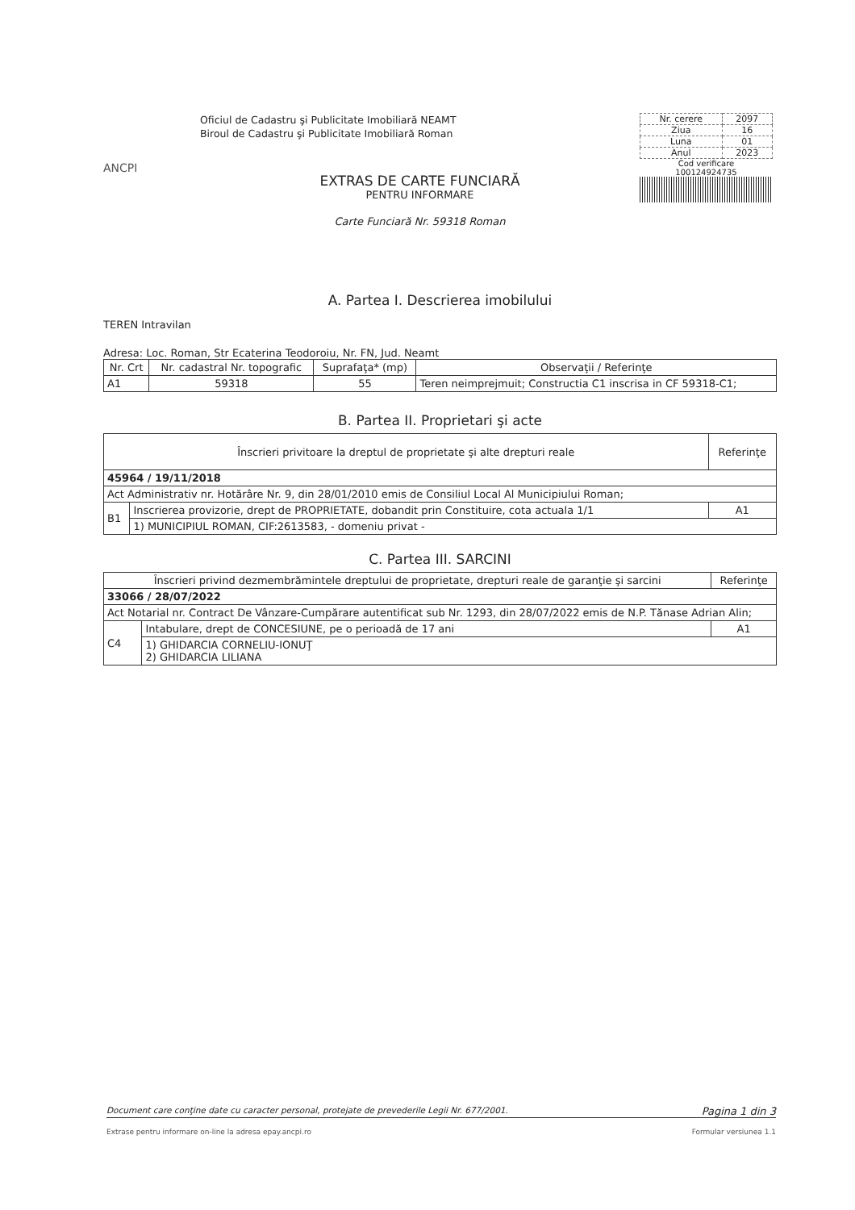ANCPI
Oficiul de Cadastru şi Publicitate Imobiliară NEAMT
Biroul de Cadastru şi Publicitate Imobiliară Roman
EXTRAS DE CARTE FUNCIARĂ
PENTRU INFORMARE
Carte Funciară Nr. 59318 Roman
| Nr. cerere | 2097 |
| Ziua | 16 |
| Luna | 01 |
| Anul | 2023 |
Cod verificare
100124924735
A. Partea I. Descrierea imobilului
TEREN Intravilan
Adresa: Loc. Roman, Str Ecaterina Teodoroiu, Nr. FN, Jud. Neamt
| Nr. Crt | Nr. cadastral Nr. topografic | Suprafaţa* (mp) | Observaţii / Referinţe |
| --- | --- | --- | --- |
| A1 | 59318 | 55 | Teren neimprejmuit; Constructia C1 inscrisa in CF 59318-C1; |
B. Partea II. Proprietari şi acte
| Înscrieri privitoare la dreptul de proprietate şi alte drepturi reale | | Referinţe |
| --- | --- | --- |
| 45964 / 19/11/2018 | | |
| Act Administrativ nr. Hotărâre Nr. 9, din 28/01/2010 emis de Consiliul Local Al Municipiului Roman; | | |
| B1 | Inscrierea provizorie, drept de PROPRIETATE, dobandit prin Constituire, cota actuala 1/1 | A1 |
| | 1) MUNICIPIUL ROMAN, CIF:2613583, - domeniu privat - | |
C. Partea III. SARCINI
| Înscrieri privind dezmembrămintele dreptului de proprietate, drepturi reale de garanţie şi sarcini | | Referinţe |
| --- | --- | --- |
| 33066 / 28/07/2022 | | |
| Act Notarial nr. Contract De Vânzare-Cumpărare autentificat sub Nr. 1293, din 28/07/2022 emis de N.P. Tănase Adrian Alin; | | |
| C4 | Intabulare, drept de CONCESIUNE, pe o perioadă de 17 ani | A1 |
| | 1) GHIDARCIA CORNELIU-IONUŢ 2) GHIDARCIA LILIANA | |
Document care conţine date cu caracter personal, protejate de prevederile Legii Nr. 677/2001. Pagina 1 din 3
Extrase pentru informare on-line la adresa epay.ancpi.ro Formular versiunea 1.1